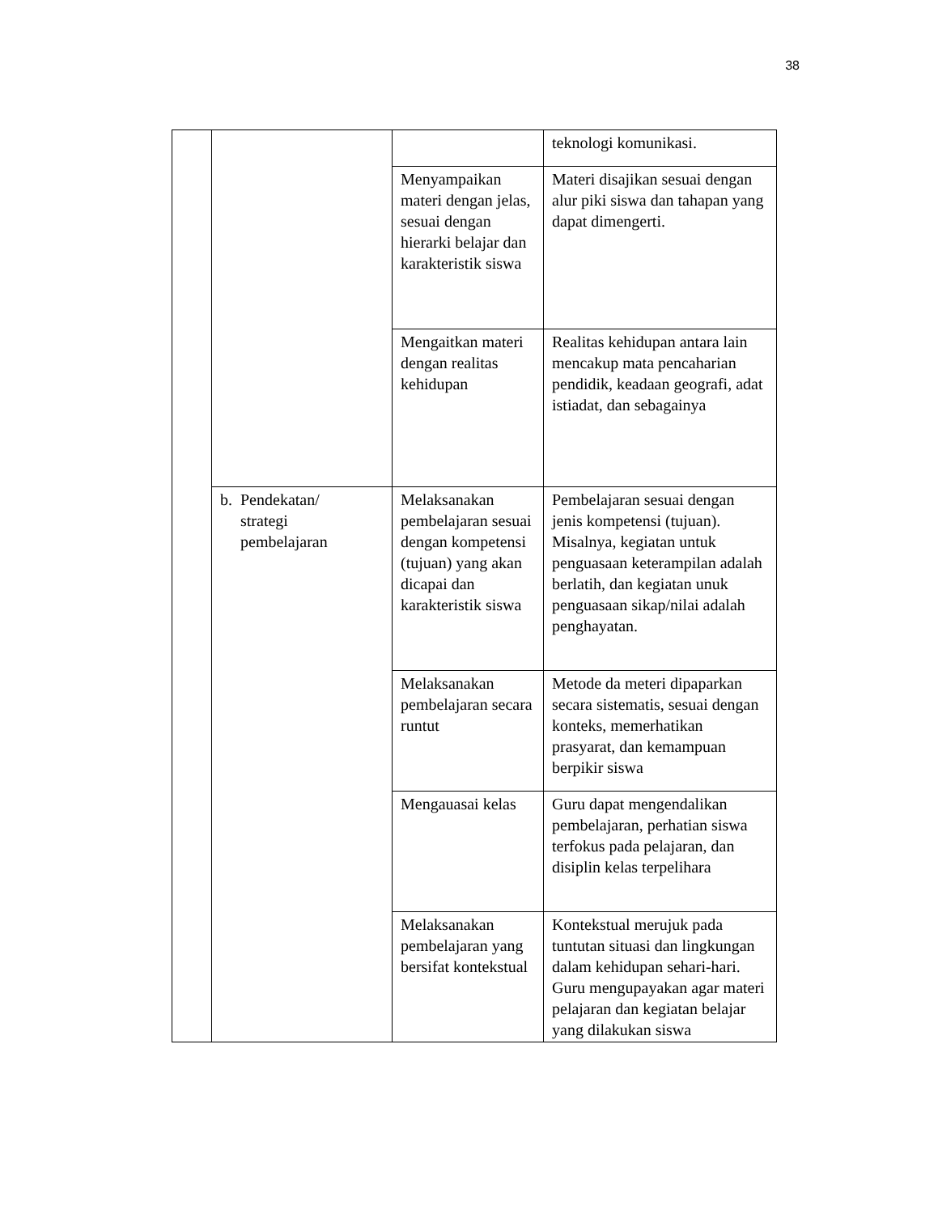38
| | | | teknologi komunikasi. |
| | | Menyampaikan materi dengan jelas, sesuai dengan hierarki belajar dan karakteristik siswa | Materi disajikan sesuai dengan alur piki siswa dan tahapan yang dapat dimengerti. |
| | | Mengaitkan materi dengan realitas kehidupan | Realitas kehidupan antara lain mencakup mata pencaharian pendidik, keadaan geografi, adat istiadat, dan sebagainya |
| | b. Pendekatan/ strategi pembelajaran | Melaksanakan pembelajaran sesuai dengan kompetensi (tujuan) yang akan dicapai dan karakteristik siswa | Pembelajaran sesuai dengan jenis kompetensi (tujuan). Misalnya, kegiatan untuk penguasaan keterampilan adalah berlatih, dan kegiatan unuk penguasaan sikap/nilai adalah penghayatan. |
| | | Melaksanakan pembelajaran secara runtut | Metode da meteri dipaparkan secara sistematis, sesuai dengan konteks, memerhatikan prasyarat, dan kemampuan berpikir siswa |
| | | Mengauasai kelas | Guru dapat mengendalikan pembelajaran, perhatian siswa terfokus pada pelajaran, dan disiplin kelas terpelihara |
| | | Melaksanakan pembelajaran yang bersifat kontekstual | Kontekstual merujuk pada tuntutan situasi dan lingkungan dalam kehidupan sehari-hari. Guru mengupayakan agar materi pelajaran dan kegiatan belajar yang dilakukan siswa |